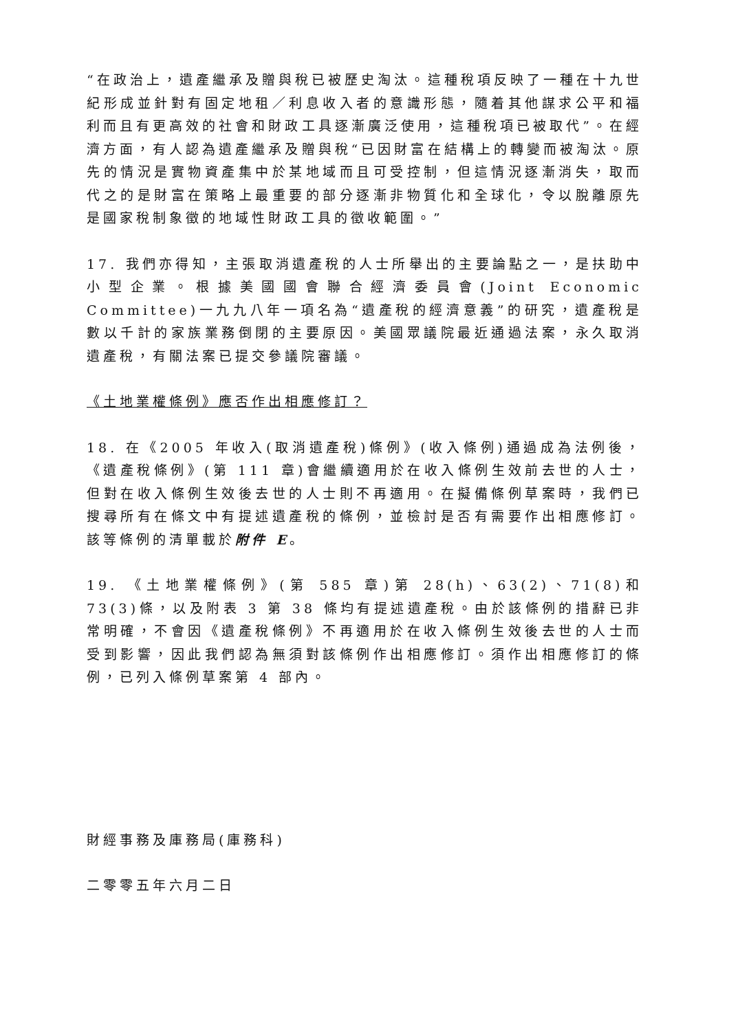“在政治上，遺產繼承及贈與稅已被歷史淘汰。這種稅項反映了一種在十九世紀形成並針對有固定地租／利息收入者的意識形態，隨着其他謀求公平和福利而且有更高效的社會和財政工具逐漸廣泛使用，這種稅項已被取代”。在經濟方面，有人認為遺產繼承及贈與稅“已因財富在結構上的轉變而被淘汰。原先的情況是實物資產集中於某地域而且可受控制，但這情況逐漸消失，取而代之的是財富在策略上最重要的部分逐漸非物質化和全球化，令以脫離原先是國家稅制象徵的地域性財政工具的徵收範圍。”
17. 我們亦得知，主張取消遺產稅的人士所舉出的主要論點之一，是扶助中小型企業。根據美國國會聯合經濟委員會(Joint Economic Committee)一九九八年一項名為“遺產稅的經濟意義”的研究，遺產稅是數以千計的家族業務倒閉的主要原因。美國眾議院最近通過法案，永久取消遺產稅，有關法案已提交參議院審議。
《土地業權條例》應否作出相應修訂？
18. 在《2005 年收入(取消遺產稅)條例》(收入條例)通過成為法例後，《遺產稅條例》(第 111 章)會繼續適用於在收入條例生效前去世的人士，但對在收入條例生效後去世的人士則不再適用。在擬備條例草案時，我們已搜尋所有在條文中有提述遺產稅的條例，並檢討是否有需要作出相應修訂。該等條例的清單載於附件 E。
19. 《土地業權條例》(第 585 章)第 28(h)、63(2)、71(8)和 73(3)條，以及附表 3 第 38 條均有提述遺產稅。由於該條例的措辭已非常明確，不會因《遺產稅條例》不再適用於在收入條例生效後去世的人士而受到影響，因此我們認為無須對該條例作出相應修訂。須作出相應修訂的條例，已列入條例草案第 4 部內。
財經事務及庫務局(庫務科)
二零零五年六月二日